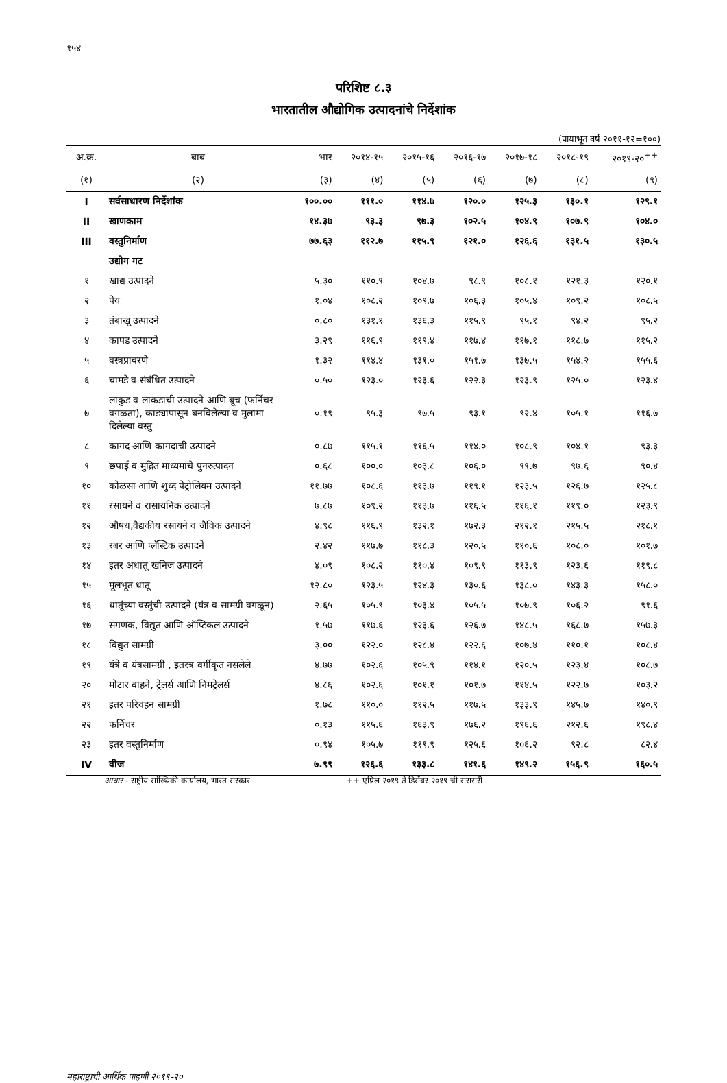१५४
परिशिष्ट ८.३
भारतातील औद्योगिक उत्पादनांचे निर्देशांक
(पायाभूत वर्ष २०११-१२=१००)
| अ.क्र. | बाब | भार | २०१४-१५ | २०१५-१६ | २०१६-१७ | २०१७-१८ | २०१८-१९ | २०१९-२०<sup>++</sup> |
| --- | --- | --- | --- | --- | --- | --- | --- | --- |
| (१) | (२) | (३) | (४) | (५) | (६) | (७) | (८) | (९) |
| I | सर्वसाधारण निर्देशांक | १००.०० | १११.० | ११४.७ | १२०.० | १२५.३ | १३०.१ | १२९.१ |
| II | खाणकाम | १४.३७ | ९३.३ | ९७.३ | १०२.५ | १०४.९ | १०७.९ | १०४.० |
| III | वस्तुनिर्माण | ७७.६३ | ११२.७ | ११५.९ | १२१.० | १२६.६ | १३१.५ | १३०.५ |
| | उद्योग गट | | | | | | | |
| १ | खाद्य उत्पादने | ५.३० | ११०.९ | १०४.७ | ९८.९ | १०८.१ | १२१.३ | १२०.१ |
| २ | पेय | १.०४ | १०८.२ | १०९.७ | १०६.३ | १०५.४ | १०९.२ | १०८.५ |
| ३ | तंबाखू उत्पादने | ०.८० | १३१.१ | १३६.३ | ११५.९ | ९५.१ | ९४.२ | ९५.२ |
| ४ | कापड उत्पादने | ३.२९ | ११६.९ | ११९.४ | ११७.४ | ११७.१ | ११८.७ | ११५.२ |
| ५ | वस्त्रप्रावरणे | १.३२ | ११४.४ | १३१.० | १५१.७ | १३७.५ | १५४.२ | १५५.६ |
| ६ | चामडे व संबंधित उत्पादने | ०.५० | १२३.० | १२३.६ | १२२.३ | १२३.९ | १२५.० | १२३.४ |
| ७ | लाकुड व लाकडाची उत्पादने आणि बूच (फर्निचर वगळता), काड्यापासून बनविलेल्या व मुलामा दिलेल्या वस्तु | ०.१९ | ९५.३ | ९७.५ | ९३.१ | ९२.४ | १०५.१ | ११६.७ |
| ८ | कागद आणि कागदाची उत्पादने | ०.८७ | ११५.१ | ११६.५ | ११४.० | १०८.९ | १०४.१ | ९३.३ |
| ९ | छपाई व मुद्रित माध्यमांचे पुनरुत्पादन | ०.६८ | १००.० | १०३.८ | १०६.० | ९९.७ | ९७.६ | ९०.४ |
| १० | कोळसा आणि शुध्द पेट्रोलियम उत्पादने | ११.७७ | १०८.६ | ११३.७ | ११९.१ | १२३.५ | १२६.७ | १२५.८ |
| ११ | रसायने व रासायनिक उत्पादने | ७.८७ | १०९.२ | ११३.७ | ११६.५ | ११६.१ | ११९.० | १२३.९ |
| १२ | औषध,वैद्यकीय रसायने व जैविक उत्पादने | ४.९८ | ११६.९ | १३२.१ | १७२.३ | २१२.१ | २१५.५ | २१८.१ |
| १३ | रबर आणि प्लॅस्टिक उत्पादने | २.४२ | ११७.७ | ११८.३ | १२०.५ | ११०.६ | १०८.० | १०१.७ |
| १४ | इतर अधातू खनिज उत्पादने | ४.०९ | १०८.२ | ११०.४ | १०९.९ | ११३.९ | १२३.६ | ११९.८ |
| १५ | मूलभूत धातू | १२.८० | १२३.५ | १२४.३ | १३०.६ | १३८.० | १४३.३ | १५८.० |
| १६ | धातूंच्या वस्तुंची उत्पादने (यंत्र व सामग्री वगळून) | २.६५ | १०५.९ | १०३.४ | १०५.५ | १०७.९ | १०६.२ | ९१.६ |
| १७ | संगणक, विद्युत आणि ऑप्टिकल उत्पादने | १.५७ | ११७.६ | १२३.६ | १२६.७ | १४८.५ | १६८.७ | १५७.३ |
| १८ | विद्युत सामग्री | ३.०० | १२२.० | १२८.४ | १२२.६ | १०७.४ | ११०.१ | १०८.४ |
| १९ | यंत्रे व यंत्रसामग्री , इतरत्र वर्गीकृत नसलेले | ४.७७ | १०२.६ | १०५.९ | ११४.१ | १२०.५ | १२३.४ | १०८.७ |
| २० | मोटार वाहने, ट्रेलर्स आणि निमट्रेलर्स | ४.८६ | १०२.६ | १०१.१ | १०१.७ | ११४.५ | १२२.७ | १०३.२ |
| २१ | इतर परिवहन सामग्री | १.७८ | ११०.० | ११२.५ | ११७.५ | १३३.९ | १४५.७ | १४०.९ |
| २२ | फर्निचर | ०.१३ | ११५.६ | १६३.९ | १७६.२ | १९६.६ | २१२.६ | १९८.४ |
| २३ | इतर वस्तुनिर्माण | ०.९४ | १०५.७ | ११९.९ | १२५.६ | १०६.२ | ९२.८ | ८२.४ |
| IV | वीज | ७.९९ | १२६.६ | १३३.८ | १४१.६ | १४९.२ | १५६.९ | १६०.५ |
आधार - राष्ट्रीय सांख्यिकी कार्यालय, भारत सरकार ++ एप्रिल २०१९ ते डिसेंबर २०१९ ची सरासरी
महाराष्ट्राची आर्थिक पाहणी २०१९-२०